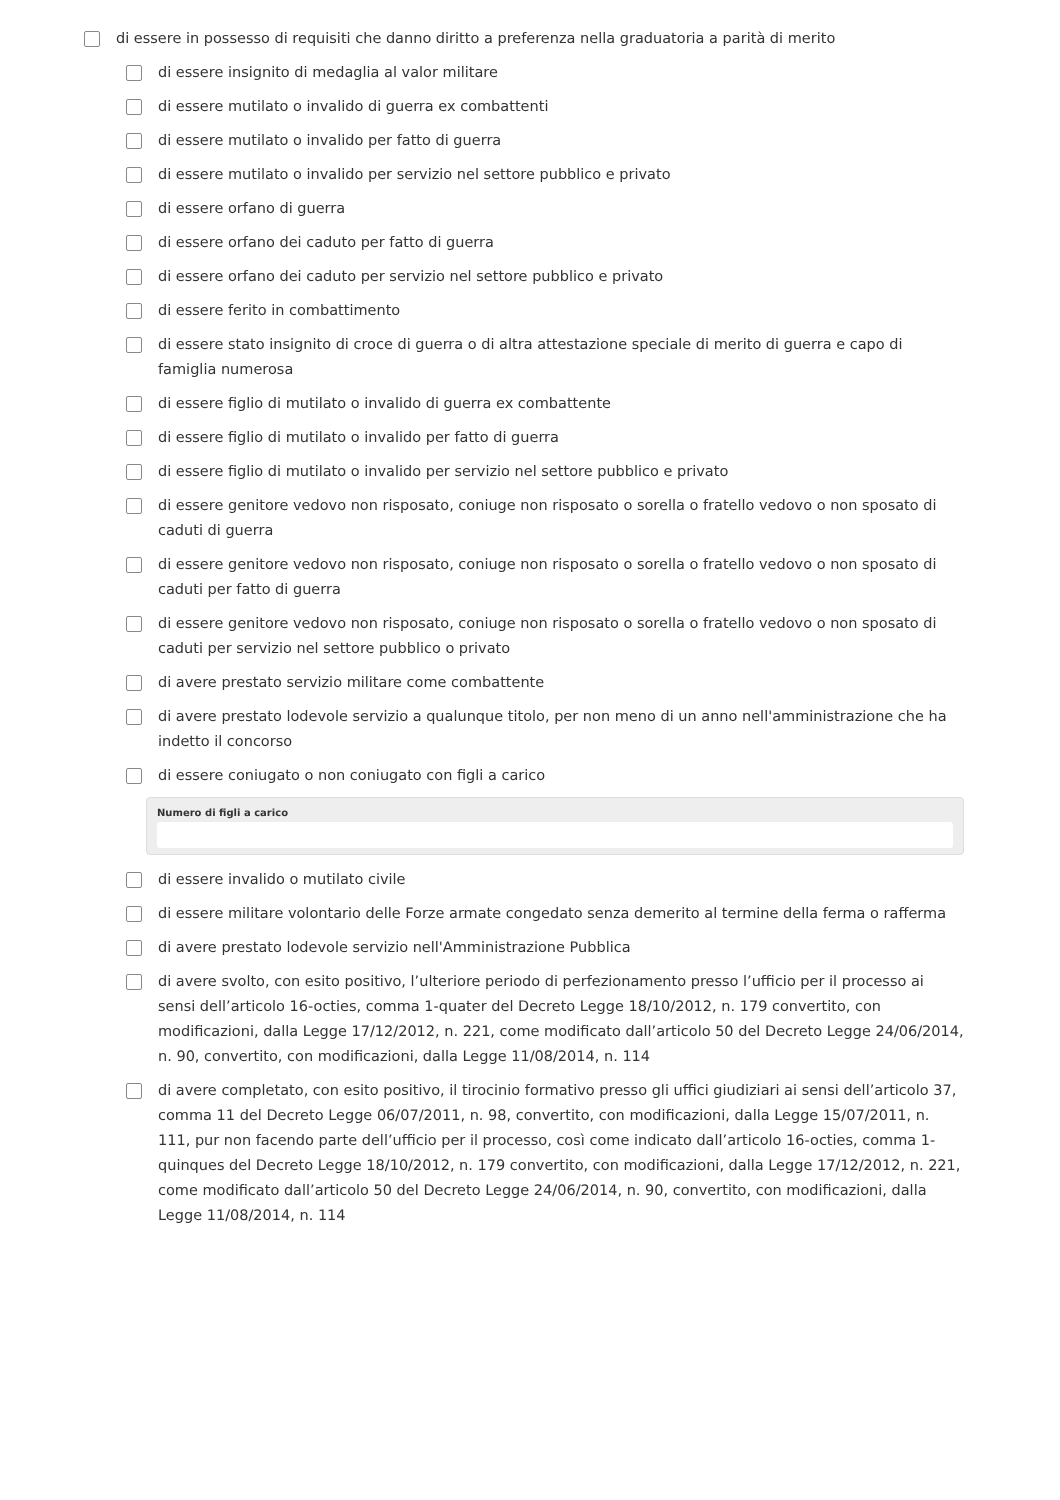di essere in possesso di requisiti che danno diritto a preferenza nella graduatoria a parità di merito
di essere insignito di medaglia al valor militare
di essere mutilato o invalido di guerra ex combattenti
di essere mutilato o invalido per fatto di guerra
di essere mutilato o invalido per servizio nel settore pubblico e privato
di essere orfano di guerra
di essere orfano dei caduto per fatto di guerra
di essere orfano dei caduto per servizio nel settore pubblico e privato
di essere ferito in combattimento
di essere stato insignito di croce di guerra o di altra attestazione speciale di merito di guerra e capo di famiglia numerosa
di essere figlio di mutilato o invalido di guerra ex combattente
di essere figlio di mutilato o invalido per fatto di guerra
di essere figlio di mutilato o invalido per servizio nel settore pubblico e privato
di essere genitore vedovo non risposato, coniuge non risposato o sorella o fratello vedovo o non sposato di caduti di guerra
di essere genitore vedovo non risposato, coniuge non risposato o sorella o fratello vedovo o non sposato di caduti per fatto di guerra
di essere genitore vedovo non risposato, coniuge non risposato o sorella o fratello vedovo o non sposato di caduti per servizio nel settore pubblico o privato
di avere prestato servizio militare come combattente
di avere prestato lodevole servizio a qualunque titolo, per non meno di un anno nell'amministrazione che ha indetto il concorso
di essere coniugato o non coniugato con figli a carico
Numero di figli a carico
di essere invalido o mutilato civile
di essere militare volontario delle Forze armate congedato senza demerito al termine della ferma o rafferma
di avere prestato lodevole servizio nell'Amministrazione Pubblica
di avere svolto, con esito positivo, l’ulteriore periodo di perfezionamento presso l’ufficio per il processo ai sensi dell’articolo 16-octies, comma 1-quater del Decreto Legge 18/10/2012, n. 179 convertito, con modificazioni, dalla Legge 17/12/2012, n. 221, come modificato dall’articolo 50 del Decreto Legge 24/06/2014, n. 90, convertito, con modificazioni, dalla Legge 11/08/2014, n. 114
di avere completato, con esito positivo, il tirocinio formativo presso gli uffici giudiziari ai sensi dell’articolo 37, comma 11 del Decreto Legge 06/07/2011, n. 98, convertito, con modificazioni, dalla Legge 15/07/2011, n. 111, pur non facendo parte dell’ufficio per il processo, così come indicato dall’articolo 16-octies, comma 1-quinques del Decreto Legge 18/10/2012, n. 179 convertito, con modificazioni, dalla Legge 17/12/2012, n. 221, come modificato dall’articolo 50 del Decreto Legge 24/06/2014, n. 90, convertito, con modificazioni, dalla Legge 11/08/2014, n. 114